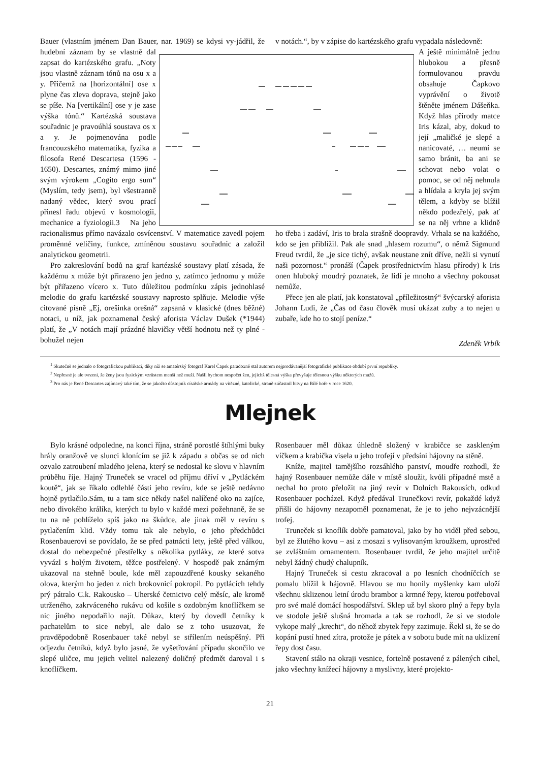Bauer (vlastním jménem Dan Bauer, nar. 1969) se kdysi vy- jádřil, že hudební záznam by se vlastně dal zapsat do kartézského grafu. „Noty jsou vlastně záznam tónů na osu x a y. Přičemž na [horizontální] ose x plyne čas zleva doprava, stejně jako se píše. Na [vertikální] ose y je zase výška tónů.“ Kartézská soustava souřadnic je pravoúhlá soustava os x a y. Je pojmenována podle francouzského matematika, fyzika a filosofa René Descartesa (1596 - 1650). Descartes, známý mimo jiné svým výrokem „Cogito ergo sum“ (Myslím, tedy jsem), byl všestranně nadaný vědec, který svou prací přinesl řadu objevů v kosmologii, mechanice a fyziologii.3 Na jeho racionalismus přímo navázalo osvícenství. V matematice zavedl pojem proměnné veličiny, funkce, zmíněnou soustavu souřadnic a založil analytickou geometrii.
Pro zakreslování bodů na graf kartézské soustavy platí zásada, že každému x může být přirazeno jen jedno y, zatímco jednomu y může být přiřazeno vícero x. Tuto důležitou podmínku zápis jednohlasé melodie do grafu kartézské soustavy naprosto splňuje. Melodie výše citované písně „Ej, orešinka orešná“ zapsaná v klasické (dnes běžné) notaci, u níž, jak poznamenal český aforista Václav Dušek (*1944) platí, že „V notách mají prázdné hlavičky větší hodnotu než ty plné - bohužel nejen
v notách.“, by v zápise do kartézského grafu vypadala následovně:
A ještě minimálně jednu hlubokou a přesně formulovanou pravdu obsahuje Čapkovo vyprávění o životě štěněte jménem Dášeňka. Když hlas přírody matce Iris kázal, aby, dokud to její „maličké je slepé a nanicovaté, … neumí se samo bránit, ba ani se schovat nebo volat o pomoc, se od něj nehnula a hlídala a kryla jej svým tělem, a kdyby se blížil někdo podezřelý, pak ať se na něj vrhne a klidně ho třeba i zadáví, Iris to brala strašně doopravdy. Vrhala se na každého, kdo se jen přiblížil. Pak ale snad „hlasem rozumu“, o němž Sigmund Freud tvrdil, že „je sice tichý, avšak neustane znít dříve, nežli si vynutí naši pozornost.“ pronáší (Čapek prostřednictvím hlasu přírody) k Iris onen hluboký moudrý poznatek, že lidí je mnoho a všechny pokousat nemůže.
Přece jen ale platí, jak konstatoval „příležitostný“ švýcarský aforista Johann Ludi, že „Čas od času člověk musí ukázat zuby a to nejen u zubaře, kde ho to stojí peníze.“
Zdeněk Vrbík
<sup>1</sup> Skutečně se jednalo o fotografickou publikaci, díky níž se amatérský fotograf Karel Čapek paradoxně stal autorem nejprodávanější fotografické publikace období první republiky.
<sup>2</sup> Nepřesné je ale tvrzení, že ženy jsou fyzickým vzrůstem menší než muži. Našli bychom nespočet žen, jejichž tělesná výška převyšuje tělesnou výšku některých mužů.
<sup>3</sup> Pro nás je René Descartes zajímavý také tím, že se jakožto důstojník císařské armády na vítězné, katolické, straně zúčastnil bitvy na Bílé hoře v roce 1620.
Mlejnek
Bylo krásné odpoledne, na konci října, stráně porostlé štíhlými buky hrály oranžově ve slunci klonícím se již k západu a občas se od nich ozvalo zatroubení mladého jelena, který se nedostal ke slovu v hlavním průběhu říje. Hajný Truneček se vracel od příjmu dříví v „Pytláckém koutě“, jak se říkalo odlehlé části jeho revíru, kde se ještě nedávno hojně pytlačilo.Sám, tu a tam sice někdy našel nalíčené oko na zajíce, nebo divokého králíka, kterých tu bylo v každé mezi požehnaně, že se tu na ně pohlíželo spíš jako na škůdce, ale jinak měl v revíru s pytlačením klid. Vždy tomu tak ale nebylo, o jeho předchůdci Rosenbauerovi se povídalo, že se před patnácti lety, ještě před válkou, dostal do nebezpečné přestřelky s několika pytláky, ze které sotva vyvázl s holým životem, těžce postřelený. V hospodě pak známým ukazoval na stehně boule, kde měl zapouzdřené kousky sekaného olova, kterým ho jeden z nich brokovnicí pokropil. Po pytlácích tehdy prý pátralo C.k. Rakousko – Uherské četnictvo celý měsíc, ale kromě utrženého, zakrváceného rukávu od košile s ozdobným knoflíčkem se nic jiného nepodařilo najít. Důkaz, který by dovedl četníky k pachatelům to sice nebyl, ale dalo se z toho usuzovat, že pravděpodobně Rosenbauer také nebyl se střílením neúspěšný. Při odjezdu četníků, když bylo jasné, že vyšetřování případu skončilo ve slepé uličce, mu jejich velitel nalezený doličný předmět daroval i s knoflíčkem.
Rosenbauer měl důkaz úhledně složený v krabičce se zaskleným víčkem a krabička visela u jeho trofejí v předsíni hájovny na stěně.
Kníže, majitel tamějšího rozsáhlého panství, moudře rozhodl, že hajný Rosenbauer nemůže dále v místě sloužit, kvůli případné mstě a nechal ho proto přeložit na jiný revír v Dolních Rakousích, odkud Rosenbauer pocházel. Když předával Trunečkovi revír, pokaždé když přišli do hájovny nezapoměl poznamenat, že je to jeho nejvzácnější trofej.
Truneček si knoflík dobře pamatoval, jako by ho viděl před sebou, byl ze žlutého kovu – asi z mosazi s vylisovaným kroužkem, uprostřed se zvláštním ornamentem. Rosenbauer tvrdil, že jeho majitel určitě nebyl žádný chudý chalupník.
Hajný Truneček si cestu zkracoval a po lesních chodníčcích se pomalu blížil k hájovně. Hlavou se mu honily myšlenky kam uloží všechnu sklizenou letní úrodu brambor a krmné řepy, kterou potřeboval pro své malé domácí hospodářství. Sklep už byl skoro plný a řepy byla ve stodole ještě slušná hromada a tak se rozhodl, že si ve stodole vykope malý „krecht“, do něhož zbytek řepy zazimuje. Řekl si, že se do kopání pustí hned zítra, protože je pátek a v sobotu bude mít na uklizení řepy dost času.
Stavení stálo na okraji vesnice, fortelně postavené z pálených cihel, jako všechny knížecí hájovny a myslivny, které projekto-
21